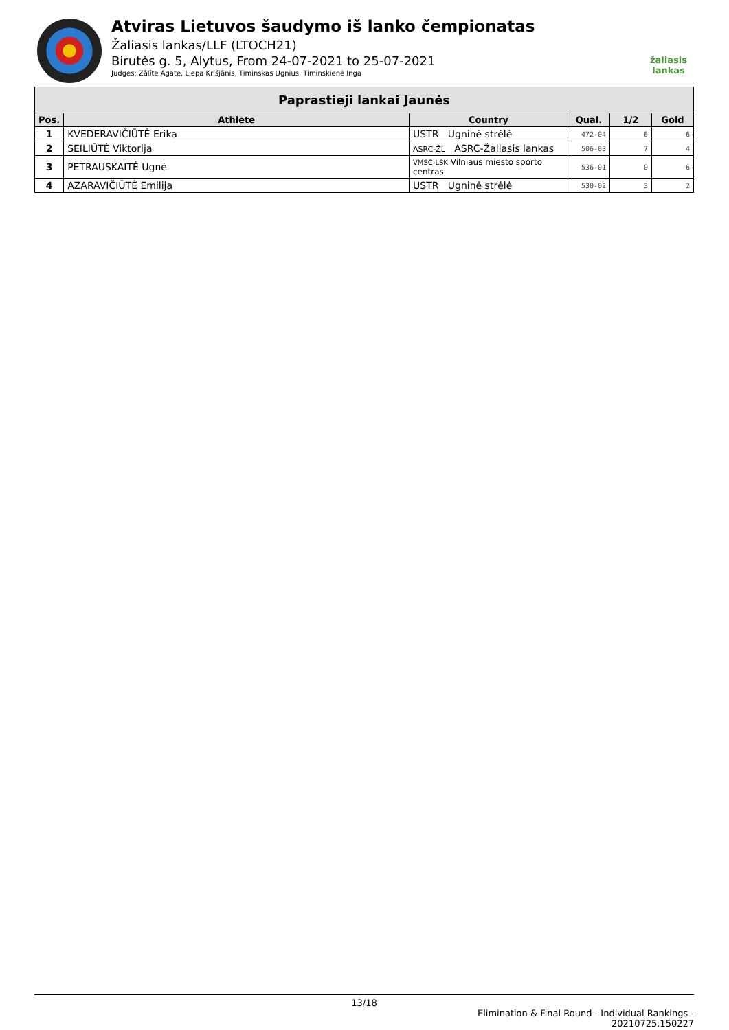Atviras Lietuvos šaudymo iš lanko čempionatas
Žaliasis lankas/LLF (LTOCH21)
Birutės g. 5, Alytus, From 24-07-2021 to 25-07-2021
Judges: Zālīte Agate, Liepa Krišjānis, Timinskas Ugnius, Timinskienė Inga
žaliasis
lankas
| Paprastieji lankai Jaunės | | | | | |
| --- | --- | --- | --- | --- | --- |
| Pos. | Athlete | Country | Qual. | 1/2 | Gold |
| 1 | KVEDERAVIČIŪTĖ Erika | USTR Ugninė strėlė | 472-04 | 6 | 6 |
| 2 | SEILIŪTĖ Viktorija | ASRC-ŽL ASRC-Žaliasis lankas | 506-03 | 7 | 4 |
| 3 | PETRAUSKAITĖ Ugnė | VMSC-LSK Vilniaus miesto sporto centras | 536-01 | 0 | 6 |
| 4 | AZARAVIČIŪTĖ Emilija | USTR Ugninė strėlė | 530-02 | 3 | 2 |
13/18
Elimination & Final Round - Individual Rankings -
20210725.150227